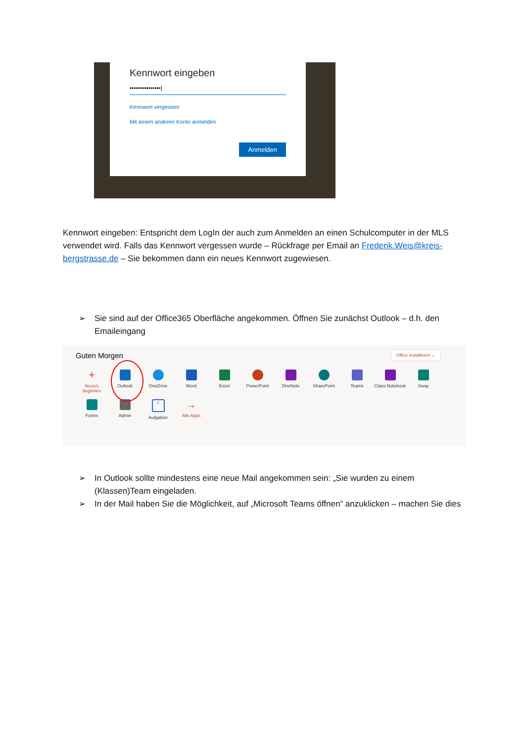Kennwort eingeben
•••••••••••••••|
Kennwort vergessen
Mit einem anderen Konto anmelden
Anmelden
Kennwort eingeben: Entspricht dem LogIn der auch zum Anmelden an einen Schulcomputer in der MLS verwendet wird. Falls das Kennwort vergessen wurde – Rückfrage per Email an Frederik.Weis@kreis-bergstrasse.de – Sie bekommen dann ein neues Kennwort zugewiesen.
➢ Sie sind auf der Office365 Oberfläche angekommen. Öffnen Sie zunächst Outlook – d.h. den Emaileingang
Guten Morgen
Office installieren ⌄
+
Neue/s beginnen
Outlook
OneDrive
Word
Excel
PowerPoint
OneNote
SharePoint
Teams
Class Notebook
Sway
Forms
Admin
✓
Aufgaben
→
Alle Apps
➢ In Outlook sollte mindestens eine neue Mail angekommen sein: „Sie wurden zu einem (Klassen)Team eingeladen.
➢ In der Mail haben Sie die Möglichkeit, auf „Microsoft Teams öffnen“ anzuklicken – machen Sie dies